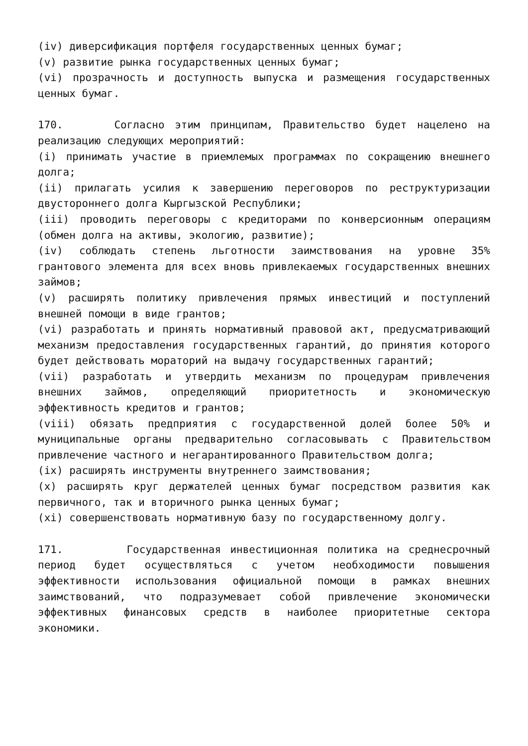(iv) диверсификация портфеля государственных ценных бумаг;
(v) развитие рынка государственных ценных бумаг;
(vi) прозрачность и доступность выпуска и размещения государственных ценных бумаг.
170. Согласно этим принципам, Правительство будет нацелено на реализацию следующих мероприятий:
(i) принимать участие в приемлемых программах по сокращению внешнего долга;
(ii) прилагать усилия к завершению переговоров по реструктуризации двустороннего долга Кыргызской Республики;
(iii) проводить переговоры с кредиторами по конверсионным операциям (обмен долга на активы, экологию, развитие);
(iv) соблюдать степень льготности заимствования на уровне 35% грантового элемента для всех вновь привлекаемых государственных внешних займов;
(v) расширять политику привлечения прямых инвестиций и поступлений внешней помощи в виде грантов;
(vi) разработать и принять нормативный правовой акт, предусматривающий механизм предоставления государственных гарантий, до принятия которого будет действовать мораторий на выдачу государственных гарантий;
(vii) разработать и утвердить механизм по процедурам привлечения внешних займов, определяющий приоритетность и экономическую эффективность кредитов и грантов;
(viii) обязать предприятия с государственной долей более 50% и муниципальные органы предварительно согласовывать с Правительством привлечение частного и негарантированного Правительством долга;
(ix) расширять инструменты внутреннего заимствования;
(x) расширять круг держателей ценных бумаг посредством развития как первичного, так и вторичного рынка ценных бумаг;
(xi) совершенствовать нормативную базу по государственному долгу.
171. Государственная инвестиционная политика на среднесрочный период будет осуществляться с учетом необходимости повышения эффективности использования официальной помощи в рамках внешних заимствований, что подразумевает собой привлечение экономически эффективных финансовых средств в наиболее приоритетные сектора экономики.